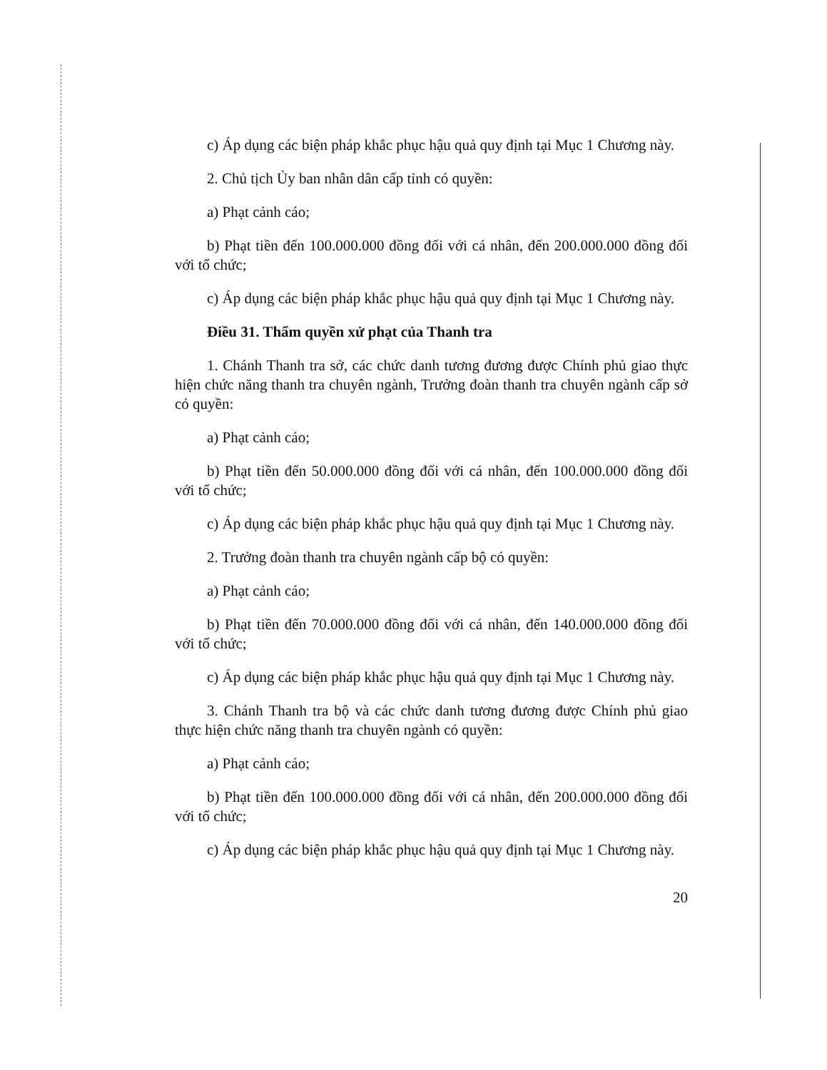c) Áp dụng các biện pháp khắc phục hậu quả quy định tại Mục 1 Chương này.
2. Chủ tịch Ủy ban nhân dân cấp tỉnh có quyền:
a) Phạt cảnh cáo;
b) Phạt tiền đến 100.000.000 đồng đối với cá nhân, đến 200.000.000 đồng đối với tổ chức;
c) Áp dụng các biện pháp khắc phục hậu quả quy định tại Mục 1 Chương này.
Điều 31. Thẩm quyền xử phạt của Thanh tra
1. Chánh Thanh tra sở, các chức danh tương đương được Chính phủ giao thực hiện chức năng thanh tra chuyên ngành, Trưởng đoàn thanh tra chuyên ngành cấp sở có quyền:
a) Phạt cảnh cáo;
b) Phạt tiền đến 50.000.000 đồng đối với cá nhân, đến 100.000.000 đồng đối với tổ chức;
c) Áp dụng các biện pháp khắc phục hậu quả quy định tại Mục 1 Chương này.
2. Trưởng đoàn thanh tra chuyên ngành cấp bộ có quyền:
a) Phạt cảnh cáo;
b) Phạt tiền đến 70.000.000 đồng đối với cá nhân, đến 140.000.000 đồng đối với tổ chức;
c) Áp dụng các biện pháp khắc phục hậu quả quy định tại Mục 1 Chương này.
3. Chánh Thanh tra bộ và các chức danh tương đương được Chính phủ giao thực hiện chức năng thanh tra chuyên ngành có quyền:
a) Phạt cảnh cáo;
b) Phạt tiền đến 100.000.000 đồng đối với cá nhân, đến 200.000.000 đồng đối với tổ chức;
c) Áp dụng các biện pháp khắc phục hậu quả quy định tại Mục 1 Chương này.
20